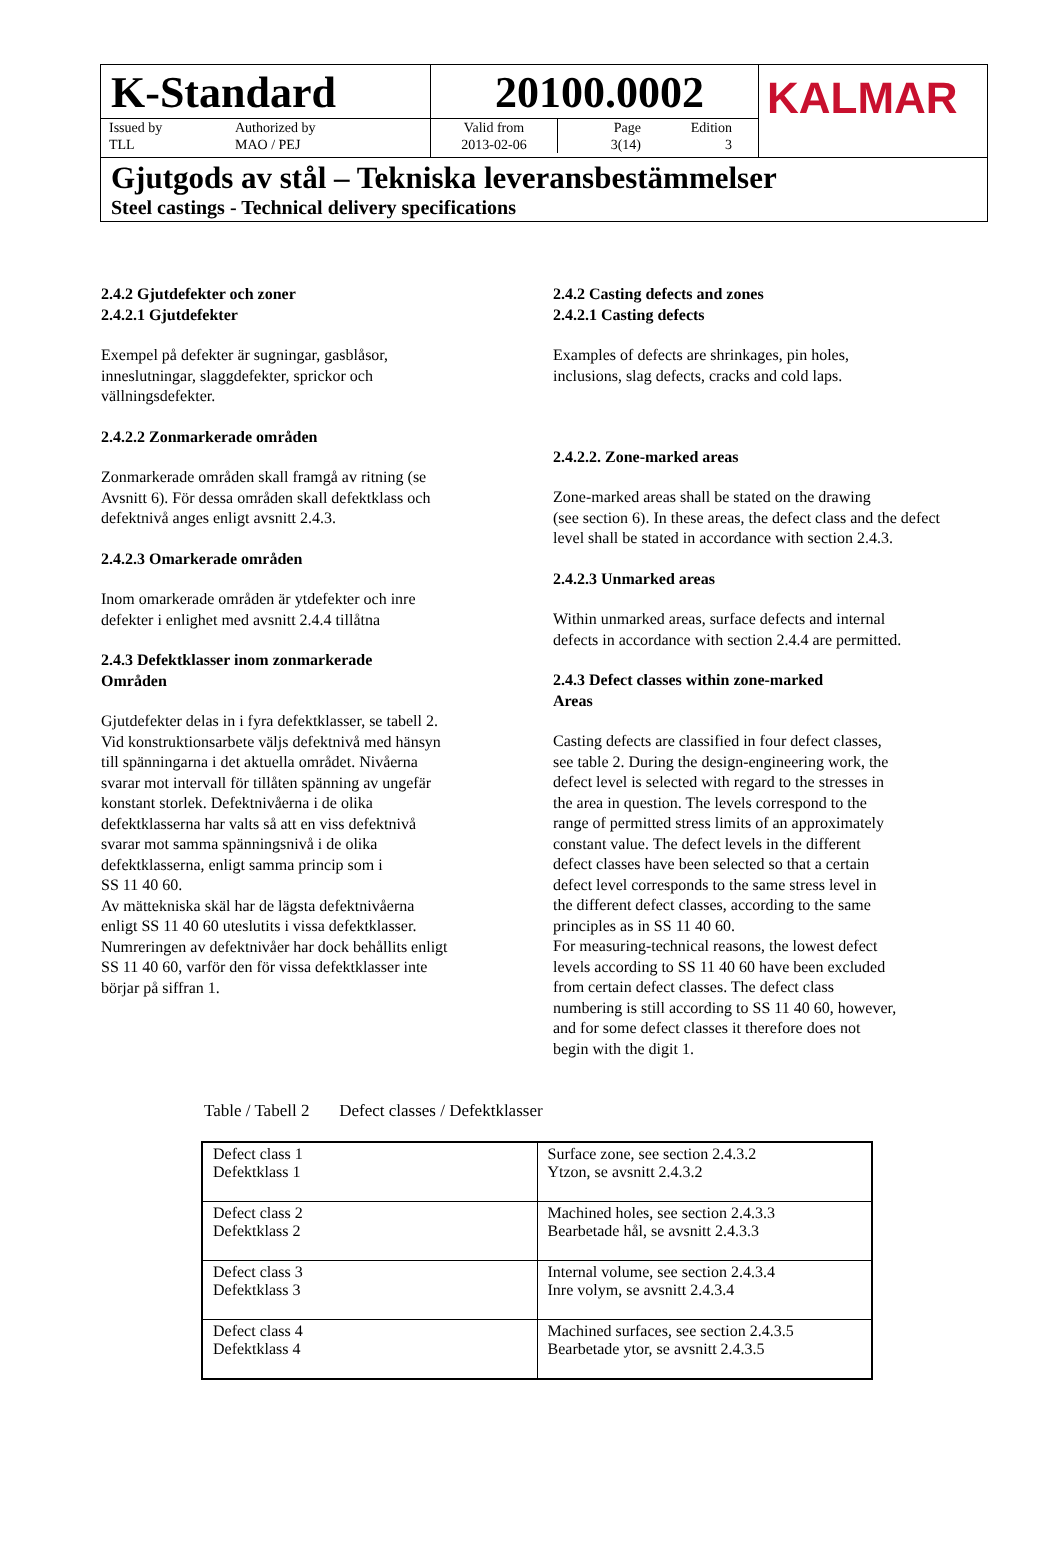K-Standard
Issued by
TLL
Authorized by
MAO / PEJ
20100.0002
Valid from
2013-02-06
Page
3(14)
Edition
3
KALMAR
Gjutgods av stål – Tekniska leveransbestämmelser
Steel castings - Technical delivery specifications
2.4.2 Gjutdefekter och zoner
2.4.2.1 Gjutdefekter
Exempel på defekter är sugningar, gasblåsor,
inneslutningar, slaggdefekter, sprickor och
vällningsdefekter.
2.4.2.2 Zonmarkerade områden
Zonmarkerade områden skall framgå av ritning (se
Avsnitt 6). För dessa områden skall defektklass och
defektnivå anges enligt avsnitt 2.4.3.
2.4.2.3 Omarkerade områden
Inom omarkerade områden är ytdefekter och inre
defekter i enlighet med avsnitt 2.4.4 tillåtna
2.4.3 Defektklasser inom zonmarkerade
Områden
Gjutdefekter delas in i fyra defektklasser, se tabell 2.
Vid konstruktionsarbete väljs defektnivå med hänsyn
till spänningarna i det aktuella området. Nivåerna
svarar mot intervall för tillåten spänning av ungefär
konstant storlek. Defektnivåerna i de olika
defektklasserna har valts så att en viss defektnivå
svarar mot samma spänningsnivå i de olika
defektklasserna, enligt samma princip som i
SS 11 40 60.
Av mättekniska skäl har de lägsta defektnivåerna
enligt SS 11 40 60 uteslutits i vissa defektklasser.
Numreringen av defektnivåer har dock behållits enligt
SS 11 40 60, varför den för vissa defektklasser inte
börjar på siffran 1.
2.4.2 Casting defects and zones
2.4.2.1 Casting defects
Examples of defects are shrinkages, pin holes,
inclusions, slag defects, cracks and cold laps.
2.4.2.2. Zone-marked areas
Zone-marked areas shall be stated on the drawing
(see section 6). In these areas, the defect class and the defect
level shall be stated in accordance with section 2.4.3.
2.4.2.3 Unmarked areas
Within unmarked areas, surface defects and internal
defects in accordance with section 2.4.4 are permitted.
2.4.3 Defect classes within zone-marked
Areas
Casting defects are classified in four defect classes,
see table 2. During the design-engineering work, the
defect level is selected with regard to the stresses in
the area in question. The levels correspond to the
range of permitted stress limits of an approximately
constant value. The defect levels in the different
defect classes have been selected so that a certain
defect level corresponds to the same stress level in
the different defect classes, according to the same
principles as in SS 11 40 60.
For measuring-technical reasons, the lowest defect
levels according to SS 11 40 60 have been excluded
from certain defect classes. The defect class
numbering is still according to SS 11 40 60, however,
and for some defect classes it therefore does not
begin with the digit 1.
Table / Tabell 2 Defect classes / Defektklasser
| Defect class 1 Defektklass 1 | Surface zone, see section 2.4.3.2 Ytzon, se avsnitt 2.4.3.2 |
| Defect class 2 Defektklass 2 | Machined holes, see section 2.4.3.3 Bearbetade hål, se avsnitt 2.4.3.3 |
| Defect class 3 Defektklass 3 | Internal volume, see section 2.4.3.4 Inre volym, se avsnitt 2.4.3.4 |
| Defect class 4 Defektklass 4 | Machined surfaces, see section 2.4.3.5 Bearbetade ytor, se avsnitt 2.4.3.5 |